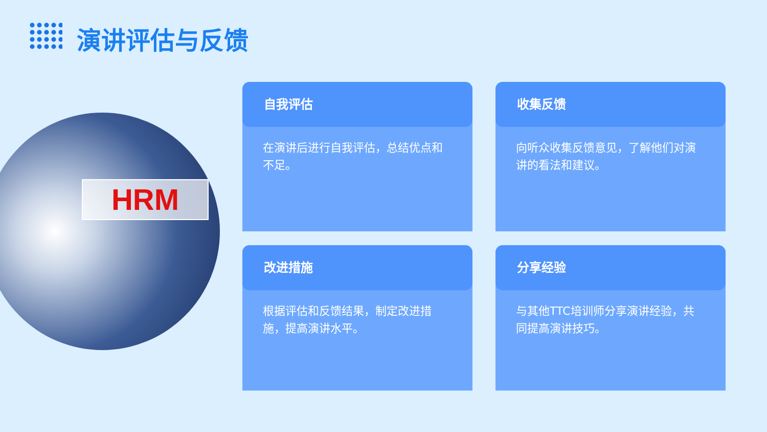演讲评估与反馈
HRM
自我评估
在演讲后进行自我评估，总结优点和不足。
收集反馈
向听众收集反馈意见，了解他们对演讲的看法和建议。
改进措施
根据评估和反馈结果，制定改进措施，提高演讲水平。
分享经验
与其他TTC培训师分享演讲经验，共同提高演讲技巧。